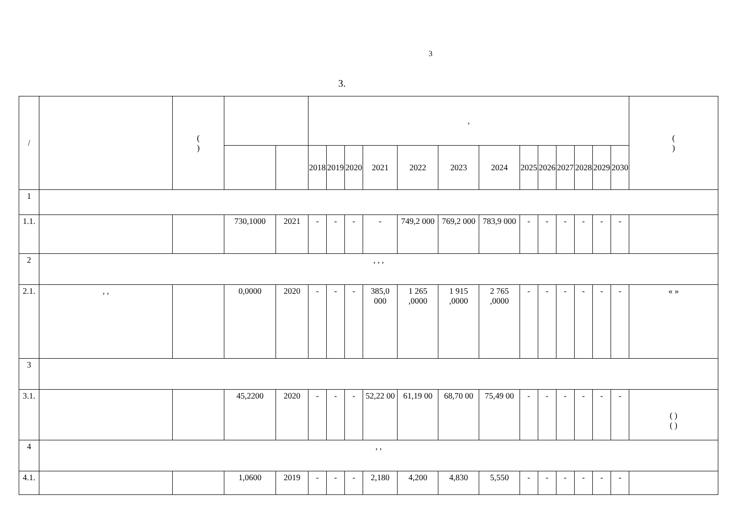3
3.
| / | | ( ) | | | , | | | | | | | | | | | | | ( ) |
| --- | --- | --- | --- | --- | --- | --- | --- | --- | --- | --- | --- | --- | --- | --- | --- | --- | --- | --- |
| | | | | | 2018 | 2019 | 2020 | 2021 | 2022 | 2023 | 2024 | 2025 | 2026 | 2027 | 2028 | 2029 | 2030 | |
| 1 | | | | | | | | | | | | | | | | | | |
| 1.1. | | | 730,1000 | 2021 | - | - | - | - | 749,2 000 | 769,2 000 | 783,9 000 | - | - | - | - | - | - | |
| 2 | , , , | | | | | | | | | | | | | | | | | |
| 2.1. | , , | | 0,0000 | 2020 | - | - | - | 385,0 000 | 1 265 ,0000 | 1 915 ,0000 | 2 765 ,0000 | - | - | - | - | - | - | « » |
| 3 | | | | | | | | | | | | | | | | | | |
| 3.1. | | | 45,2200 | 2020 | - | - | - | 52,22 00 | 61,19 00 | 68,70 00 | 75,49 00 | - | - | - | - | - | - | ( ) ( ) |
| 4 | , , | | | | | | | | | | | | | | | | | |
| 4.1. | | | 1,0600 | 2019 | - | - | - | 2,180 | 4,200 | 4,830 | 5,550 | - | - | - | - | - | - | |